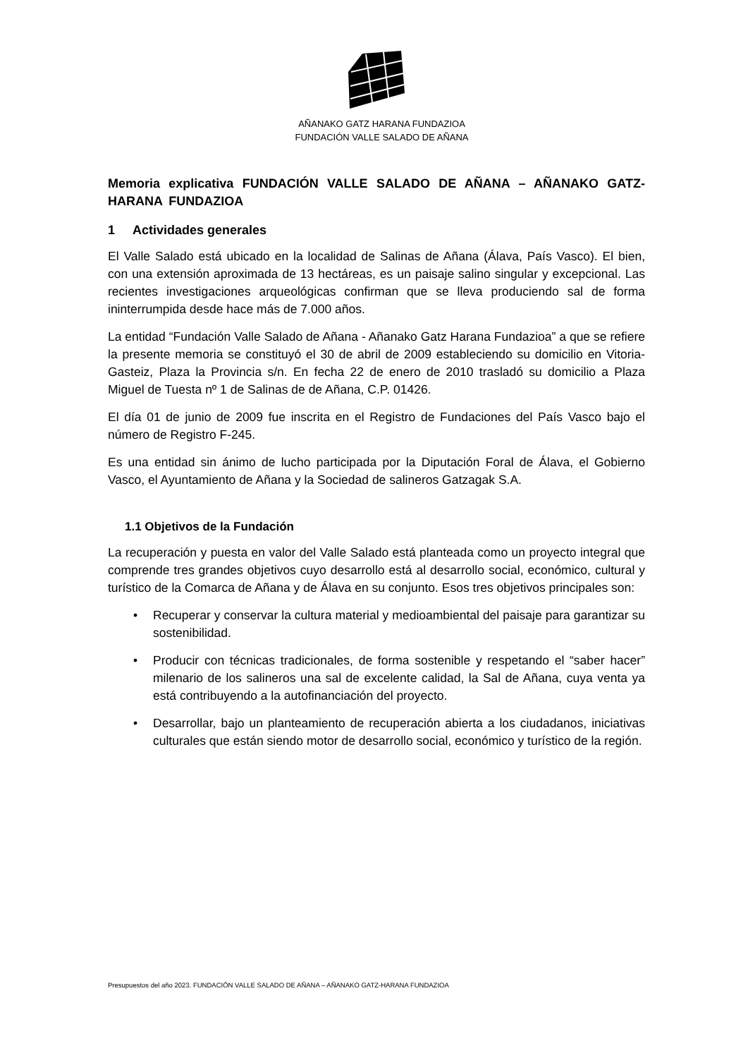AÑANAKO GATZ HARANA FUNDAZIOA
FUNDACIÓN VALLE SALADO DE AÑANA
Memoria explicativa FUNDACIÓN VALLE SALADO DE AÑANA – AÑANAKO GATZ-HARANA FUNDAZIOA
1 Actividades generales
El Valle Salado está ubicado en la localidad de Salinas de Añana (Álava, País Vasco). El bien, con una extensión aproximada de 13 hectáreas, es un paisaje salino singular y excepcional. Las recientes investigaciones arqueológicas confirman que se lleva produciendo sal de forma ininterrumpida desde hace más de 7.000 años.
La entidad “Fundación Valle Salado de Añana - Añanako Gatz Harana Fundazioa” a que se refiere la presente memoria se constituyó el 30 de abril de 2009 estableciendo su domicilio en Vitoria-Gasteiz, Plaza la Provincia s/n. En fecha 22 de enero de 2010 trasladó su domicilio a Plaza Miguel de Tuesta nº 1 de Salinas de de Añana, C.P. 01426.
El día 01 de junio de 2009 fue inscrita en el Registro de Fundaciones del País Vasco bajo el número de Registro F-245.
Es una entidad sin ánimo de lucho participada por la Diputación Foral de Álava, el Gobierno Vasco, el Ayuntamiento de Añana y la Sociedad de salineros Gatzagak S.A.
1.1 Objetivos de la Fundación
La recuperación y puesta en valor del Valle Salado está planteada como un proyecto integral que comprende tres grandes objetivos cuyo desarrollo está al desarrollo social, económico, cultural y turístico de la Comarca de Añana y de Álava en su conjunto. Esos tres objetivos principales son:
• Recuperar y conservar la cultura material y medioambiental del paisaje para garantizar su sostenibilidad.
• Producir con técnicas tradicionales, de forma sostenible y respetando el “saber hacer” milenario de los salineros una sal de excelente calidad, la Sal de Añana, cuya venta ya está contribuyendo a la autofinanciación del proyecto.
• Desarrollar, bajo un planteamiento de recuperación abierta a los ciudadanos, iniciativas culturales que están siendo motor de desarrollo social, económico y turístico de la región.
Presupuestos del año 2023. FUNDACIÓN VALLE SALADO DE AÑANA – AÑANAKO GATZ-HARANA FUNDAZIOA